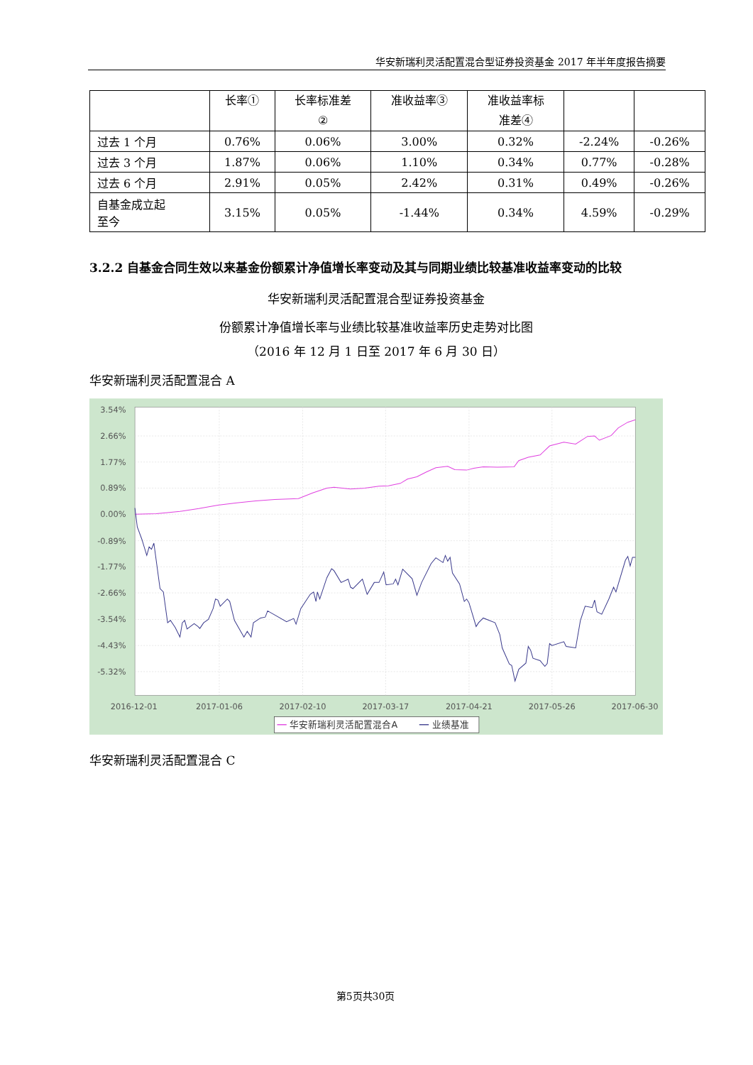华安新瑞利灵活配置混合型证券投资基金 2017 年半年度报告摘要
| | 长率① | 长率标准差 ② | 准收益率③ | 准收益率标 准差④ | | |
| --- | --- | --- | --- | --- | --- | --- |
| 过去 1 个月 | 0.76% | 0.06% | 3.00% | 0.32% | -2.24% | -0.26% |
| 过去 3 个月 | 1.87% | 0.06% | 1.10% | 0.34% | 0.77% | -0.28% |
| 过去 6 个月 | 2.91% | 0.05% | 2.42% | 0.31% | 0.49% | -0.26% |
| 自基金成立起 至今 | 3.15% | 0.05% | -1.44% | 0.34% | 4.59% | -0.29% |
3.2.2 自基金合同生效以来基金份额累计净值增长率变动及其与同期业绩比较基准收益率变动的比较
华安新瑞利灵活配置混合型证券投资基金
份额累计净值增长率与业绩比较基准收益率历史走势对比图
（2016 年 12 月 1 日至 2017 年 6 月 30 日）
华安新瑞利灵活配置混合 A
3.54%
2.66%
1.77%
0.89%
0.00%
-0.89%
-1.77%
-2.66%
-3.54%
-4.43%
-5.32%
2016-12-01
2017-01-06
2017-02-10
2017-03-17
2017-04-21
2017-05-26
2017-06-30
华安新瑞利灵活配置混合A
业绩基准
华安新瑞利灵活配置混合 C
第5页共30页